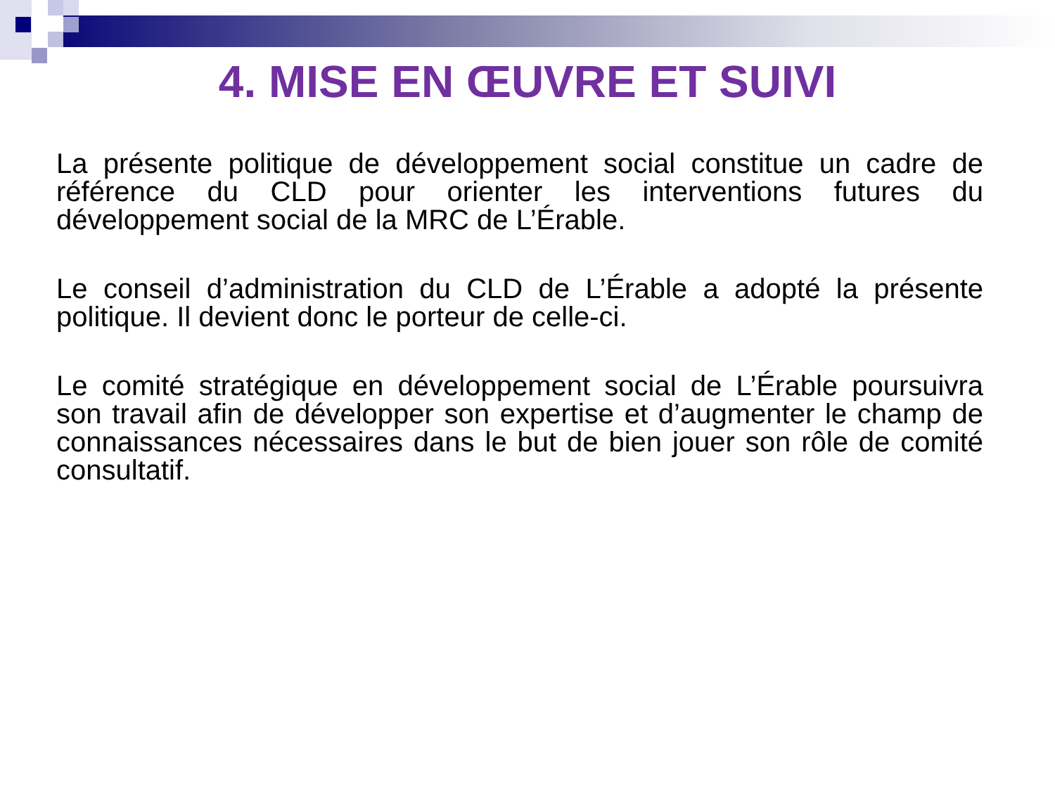4. MISE EN ŒUVRE ET SUIVI
La présente politique de développement social constitue un cadre de référence du CLD pour orienter les interventions futures du développement social de la MRC de L’Érable.
Le conseil d’administration du CLD de L’Érable a adopté la présente politique. Il devient donc le porteur de celle-ci.
Le comité stratégique en développement social de L’Érable poursuivra son travail afin de développer son expertise et d’augmenter le champ de connaissances nécessaires dans le but de bien jouer son rôle de comité consultatif.